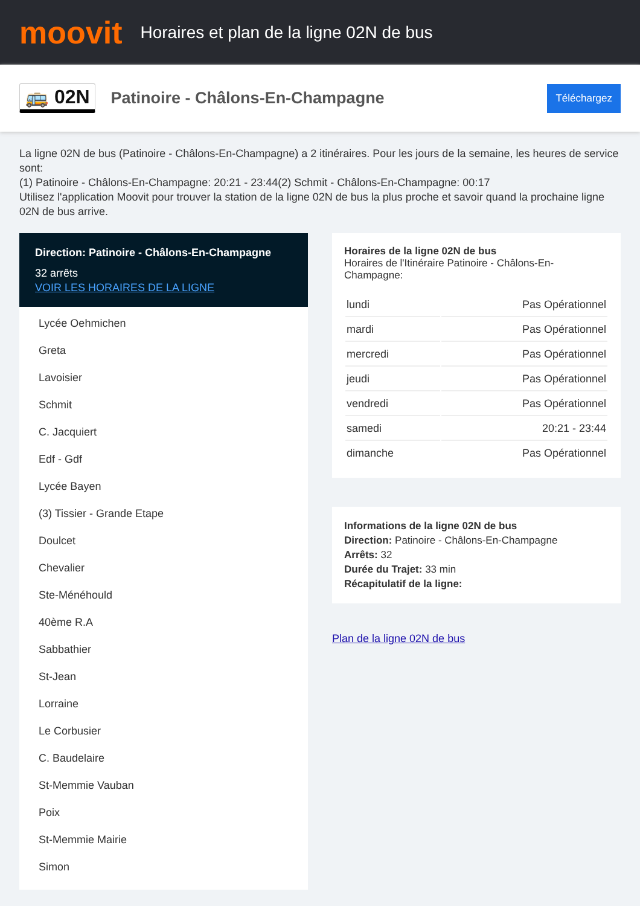moovit
Horaires et plan de la ligne 02N de bus
🚌 02N
Patinoire - Châlons-En-Champagne
Téléchargez
La ligne 02N de bus (Patinoire - Châlons-En-Champagne) a 2 itinéraires. Pour les jours de la semaine, les heures de service sont:
(1) Patinoire - Châlons-En-Champagne: 20:21 - 23:44(2) Schmit - Châlons-En-Champagne: 00:17
Utilisez l'application Moovit pour trouver la station de la ligne 02N de bus la plus proche et savoir quand la prochaine ligne 02N de bus arrive.
Direction: Patinoire - Châlons-En-Champagne
32 arrêts
VOIR LES HORAIRES DE LA LIGNE
Lycée Oehmichen
Greta
Lavoisier
Schmit
C. Jacquiert
Edf - Gdf
Lycée Bayen
(3) Tissier - Grande Etape
Doulcet
Chevalier
Ste-Ménéhould
40ème R.A
Sabbathier
St-Jean
Lorraine
Le Corbusier
C. Baudelaire
St-Memmie Vauban
Poix
St-Memmie Mairie
Simon
Horaires de la ligne 02N de bus
Horaires de l'Itinéraire Patinoire - Châlons-En-Champagne:
| lundi | Pas Opérationnel |
| mardi | Pas Opérationnel |
| mercredi | Pas Opérationnel |
| jeudi | Pas Opérationnel |
| vendredi | Pas Opérationnel |
| samedi | 20:21 - 23:44 |
| dimanche | Pas Opérationnel |
Informations de la ligne 02N de bus
Direction: Patinoire - Châlons-En-Champagne
Arrêts: 32
Durée du Trajet: 33 min
Récapitulatif de la ligne:
Plan de la ligne 02N de bus